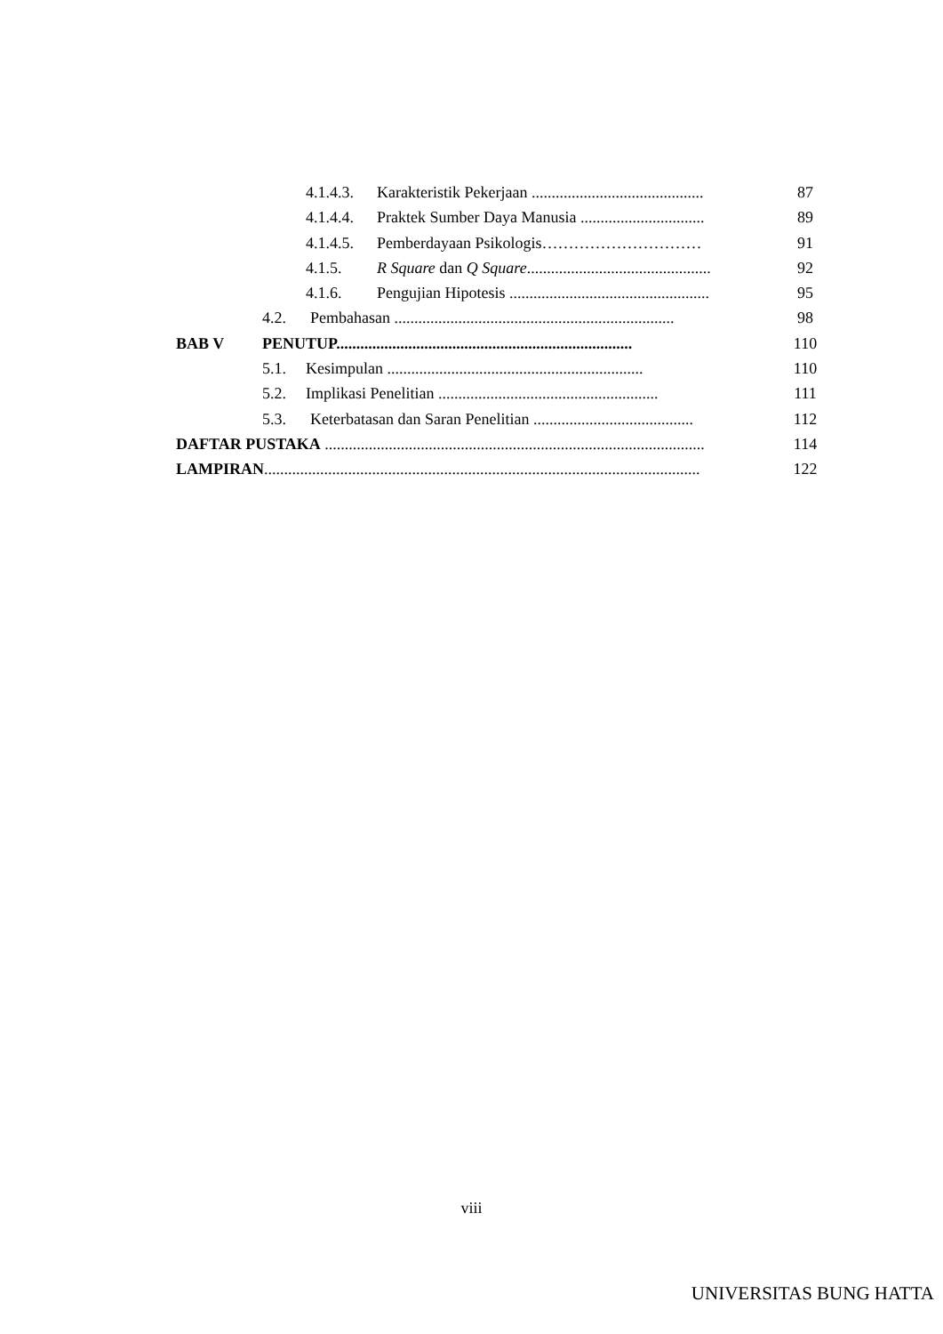4.1.4.3. Karakteristik Pekerjaan ........................................... 87
4.1.4.4. Praktek Sumber Daya Manusia ............................... 89
4.1.4.5. Pemberdayaan Psikologis………………………… 91
4.1.5. R Square dan Q Square.............................................. 92
4.1.6. Pengujian Hipotesis .................................................. 95
4.2. Pembahasan ...................................................................... 98
BAB V PENUTUP.......................................................................... 110
5.1. Kesimpulan ................................................................ 110
5.2. Implikasi Penelitian ....................................................... 111
5.3. Keterbatasan dan Saran Penelitian ........................................ 112
DAFTAR PUSTAKA ............................................................................................... 114
LAMPIRAN............................................................................................................. 122
viii
UNIVERSITAS BUNG HATTA